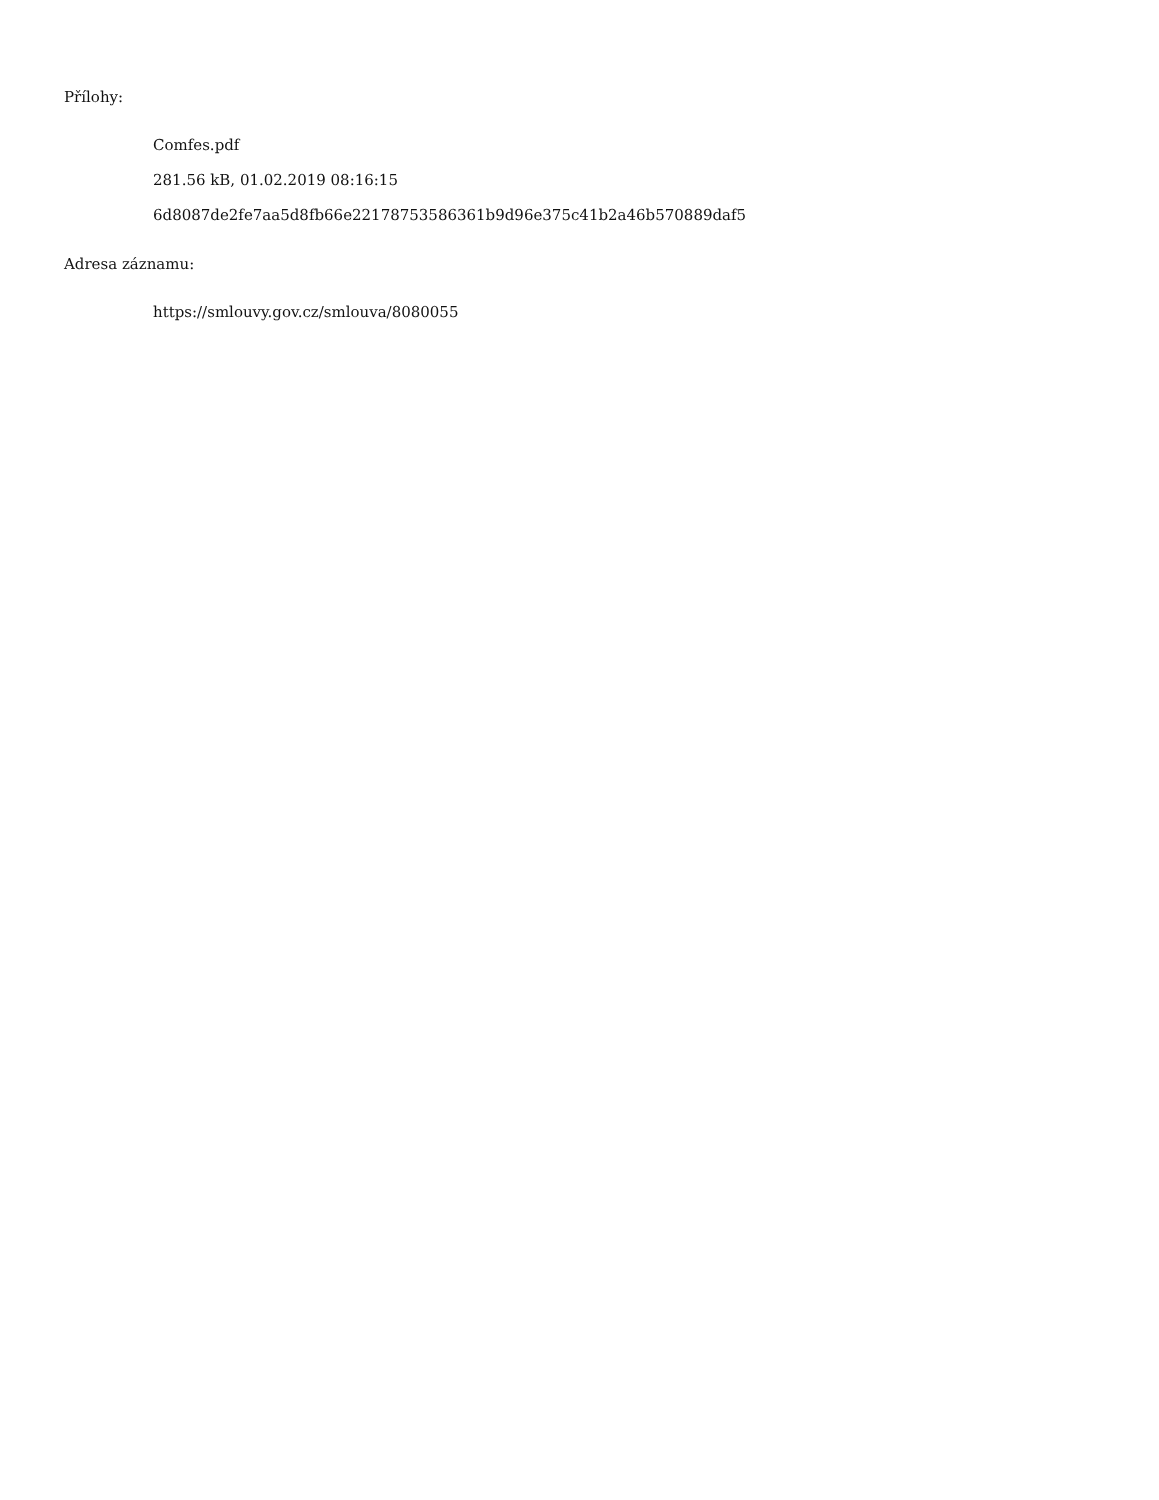Přílohy:
Comfes.pdf
281.56 kB, 01.02.2019 08:16:15
6d8087de2fe7aa5d8fb66e22178753586361b9d96e375c41b2a46b570889daf5
Adresa záznamu:
https://smlouvy.gov.cz/smlouva/8080055